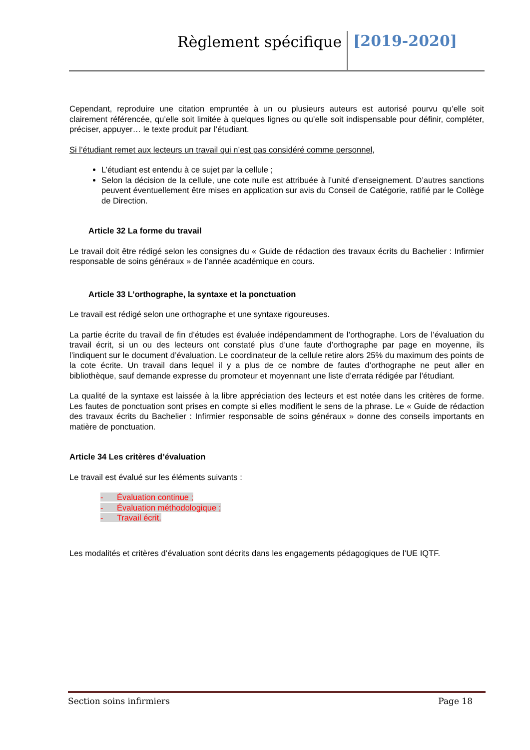Règlement spécifique [2019-2020]
Cependant, reproduire une citation empruntée à un ou plusieurs auteurs est autorisé pourvu qu’elle soit clairement référencée, qu’elle soit limitée à quelques lignes ou qu’elle soit indispensable pour définir, compléter, préciser, appuyer… le texte produit par l’étudiant.
Si l’étudiant remet aux lecteurs un travail qui n’est pas considéré comme personnel,
L’étudiant est entendu à ce sujet par la cellule ;
Selon la décision de la cellule, une cote nulle est attribuée à l’unité d’enseignement. D’autres sanctions peuvent éventuellement être mises en application sur avis du Conseil de Catégorie, ratifié par le Collège de Direction.
Article 32 La forme du travail
Le travail doit être rédigé selon les consignes du « Guide de rédaction des travaux écrits du Bachelier : Infirmier responsable de soins généraux » de l’année académique en cours.
Article 33 L’orthographe, la syntaxe et la ponctuation
Le travail est rédigé selon une orthographe et une syntaxe rigoureuses.
La partie écrite du travail de fin d’études est évaluée indépendamment de l’orthographe. Lors de l’évaluation du travail écrit, si un ou des lecteurs ont constaté plus d’une faute d’orthographe par page en moyenne, ils l’indiquent sur le document d’évaluation. Le coordinateur de la cellule retire alors 25% du maximum des points de la cote écrite. Un travail dans lequel il y a plus de ce nombre de fautes d’orthographe ne peut aller en bibliothèque, sauf demande expresse du promoteur et moyennant une liste d’errata rédigée par l’étudiant.
La qualité de la syntaxe est laissée à la libre appréciation des lecteurs et est notée dans les critères de forme. Les fautes de ponctuation sont prises en compte si elles modifient le sens de la phrase. Le « Guide de rédaction des travaux écrits du Bachelier : Infirmier responsable de soins généraux » donne des conseils importants en matière de ponctuation.
Article 34 Les critères d’évaluation
Le travail est évalué sur les éléments suivants :
- Évaluation continue ;
- Évaluation méthodologique ;
- Travail écrit.
Les modalités et critères d’évaluation sont décrits dans les engagements pédagogiques de l’UE IQTF.
Section soins infirmiers Page 18